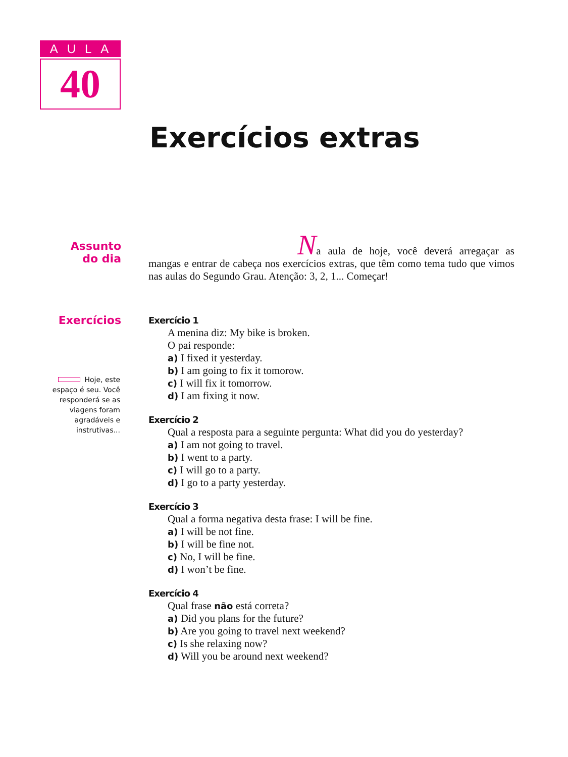AULA
40
Exercícios extras
Assunto
do dia
Na aula de hoje, você deverá arregaçar as mangas e entrar de cabeça nos exercícios extras, que têm como tema tudo que vimos nas aulas do Segundo Grau. Atenção: 3, 2, 1... Começar!
Exercícios
Exercício 1
A menina diz: My bike is broken.
O pai responde:
a) I fixed it yesterday.
b) I am going to fix it tomorow.
c) I will fix it tomorrow.
d) I am fixing it now.
Exercício 2
Qual a resposta para a seguinte pergunta: What did you do yesterday?
a) I am not going to travel.
b) I went to a party.
c) I will go to a party.
d) I go to a party yesterday.
Exercício 3
Qual a forma negativa desta frase: I will be fine.
a) I will be not fine.
b) I will be fine not.
c) No, I will be fine.
d) I won’t be fine.
Exercício 4
Qual frase não está correta?
a) Did you plans for the future?
b) Are you going to travel next weekend?
c) Is she relaxing now?
d) Will you be around next weekend?
Hoje, este espaço é seu. Você responderá se as viagens foram agradáveis e instrutivas...